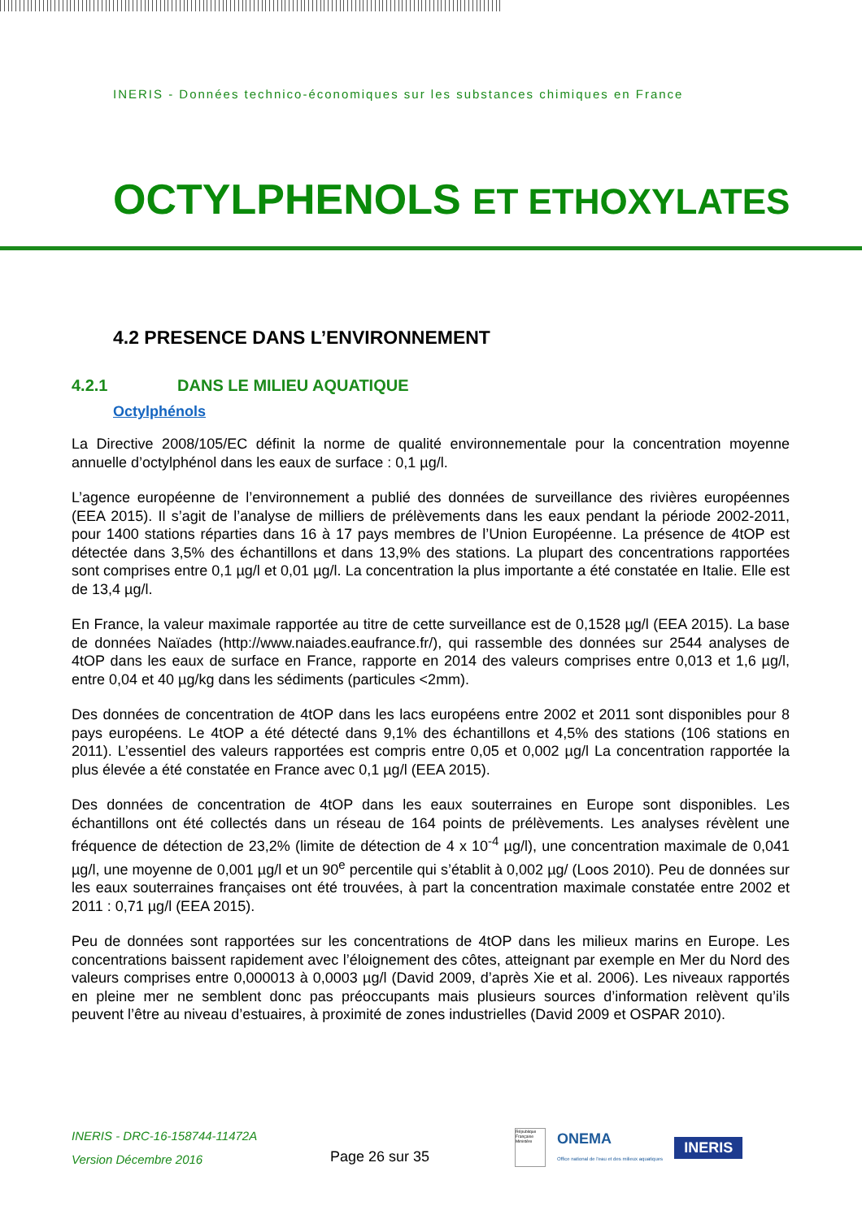INERIS - Données technico-économiques sur les substances chimiques en France
OCTYLPHENOLS ET ETHOXYLATES
4.2 PRESENCE DANS L’ENVIRONNEMENT
4.2.1 DANS LE MILIEU AQUATIQUE
Octylphénols
La Directive 2008/105/EC définit la norme de qualité environnementale pour la concentration moyenne annuelle d’octylphénol dans les eaux de surface : 0,1 µg/l.
L’agence européenne de l’environnement a publié des données de surveillance des rivières européennes (EEA 2015). Il s’agit de l’analyse de milliers de prélèvements dans les eaux pendant la période 2002-2011, pour 1400 stations réparties dans 16 à 17 pays membres de l’Union Européenne. La présence de 4tOP est détectée dans 3,5% des échantillons et dans 13,9% des stations. La plupart des concentrations rapportées sont comprises entre 0,1 µg/l et 0,01 µg/l. La concentration la plus importante a été constatée en Italie. Elle est de 13,4 µg/l.
En France, la valeur maximale rapportée au titre de cette surveillance est de 0,1528 µg/l (EEA 2015). La base de données Naïades (http://www.naiades.eaufrance.fr/), qui rassemble des données sur 2544 analyses de 4tOP dans les eaux de surface en France, rapporte en 2014 des valeurs comprises entre 0,013 et 1,6 µg/l, entre 0,04 et 40 µg/kg dans les sédiments (particules <2mm).
Des données de concentration de 4tOP dans les lacs européens entre 2002 et 2011 sont disponibles pour 8 pays européens. Le 4tOP a été détecté dans 9,1% des échantillons et 4,5% des stations (106 stations en 2011). L’essentiel des valeurs rapportées est compris entre 0,05 et 0,002 µg/l La concentration rapportée la plus élevée a été constatée en France avec 0,1 µg/l (EEA 2015).
Des données de concentration de 4tOP dans les eaux souterraines en Europe sont disponibles. Les échantillons ont été collectés dans un réseau de 164 points de prélèvements. Les analyses révèlent une fréquence de détection de 23,2% (limite de détection de 4 x 10<sup>-4</sup> µg/l), une concentration maximale de 0,041 µg/l, une moyenne de 0,001 µg/l et un 90<sup>e</sup> percentile qui s’établit à 0,002 µg/ (Loos 2010). Peu de données sur les eaux souterraines françaises ont été trouvées, à part la concentration maximale constatée entre 2002 et 2011 : 0,71 µg/l (EEA 2015).
Peu de données sont rapportées sur les concentrations de 4tOP dans les milieux marins en Europe. Les concentrations baissent rapidement avec l’éloignement des côtes, atteignant par exemple en Mer du Nord des valeurs comprises entre 0,000013 à 0,0003 µg/l (David 2009, d’après Xie et al. 2006). Les niveaux rapportés en pleine mer ne semblent donc pas préoccupants mais plusieurs sources d’information relèvent qu’ils peuvent l’être au niveau d’estuaires, à proximité de zones industrielles (David 2009 et OSPAR 2010).
INERIS - DRC-16-158744-11472A
Version Décembre 2016
Page 26 sur 35
République Française Ministère
ONEMA
Office national de l'eau et des milieux aquatiques
INERIS